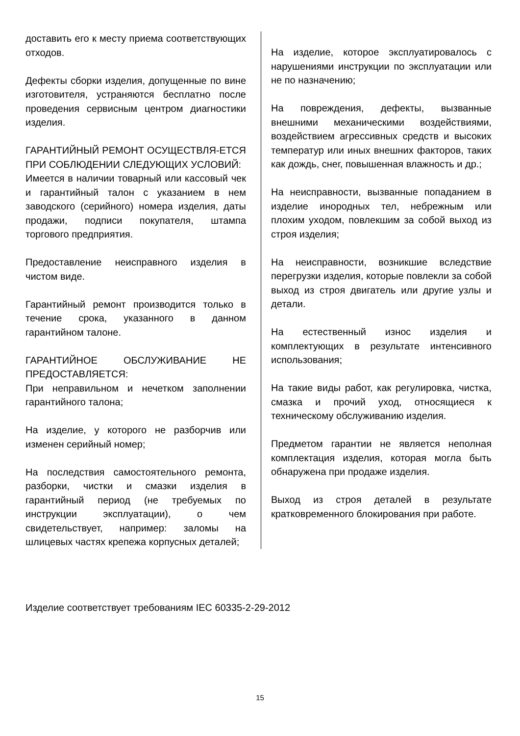доставить его к месту приема соответствующих отходов.
Дефекты сборки изделия, допущенные по вине изготовителя, устраняются бесплатно после проведения сервисным центром диагностики изделия.
ГАРАНТИЙНЫЙ РЕМОНТ ОСУЩЕСТВЛЯ-ЕТСЯ ПРИ СОБЛЮДЕНИИ СЛЕДУЮЩИХ УСЛОВИЙ:
Имеется в наличии товарный или кассовый чек и гарантийный талон с указанием в нем заводского (серийного) номера изделия, даты продажи, подписи покупателя, штампа торгового предприятия.
Предоставление неисправного изделия в чистом виде.
Гарантийный ремонт производится только в течение срока, указанного в данном гарантийном талоне.
ГАРАНТИЙНОЕ ОБСЛУЖИВАНИЕ НЕ ПРЕДОСТАВЛЯЕТСЯ:
При неправильном и нечетком заполнении гарантийного талона;
На изделие, у которого не разборчив или изменен серийный номер;
На последствия самостоятельного ремонта, разборки, чистки и смазки изделия в гарантийный период (не требуемых по инструкции эксплуатации), о чем свидетельствует, например: заломы на шлицевых частях крепежа корпусных деталей;
На изделие, которое эксплуатировалось с нарушениями инструкции по эксплуатации или не по назначению;
На повреждения, дефекты, вызванные внешними механическими воздействиями, воздействием агрессивных средств и высоких температур или иных внешних факторов, таких как дождь, снег, повышенная влажность и др.;
На неисправности, вызванные попаданием в изделие инородных тел, небрежным или плохим уходом, повлекшим за собой выход из строя изделия;
На неисправности, возникшие вследствие перегрузки изделия, которые повлекли за собой выход из строя двигатель или другие узлы и детали.
На естественный износ изделия и комплектующих в результате интенсивного использования;
На такие виды работ, как регулировка, чистка, смазка и прочий уход, относящиеся к техническому обслуживанию изделия.
Предметом гарантии не является неполная комплектация изделия, которая могла быть обнаружена при продаже изделия.
Выход из строя деталей в результате кратковременного блокирования при работе.
Изделие соответствует требованиям IEC 60335-2-29-2012
15